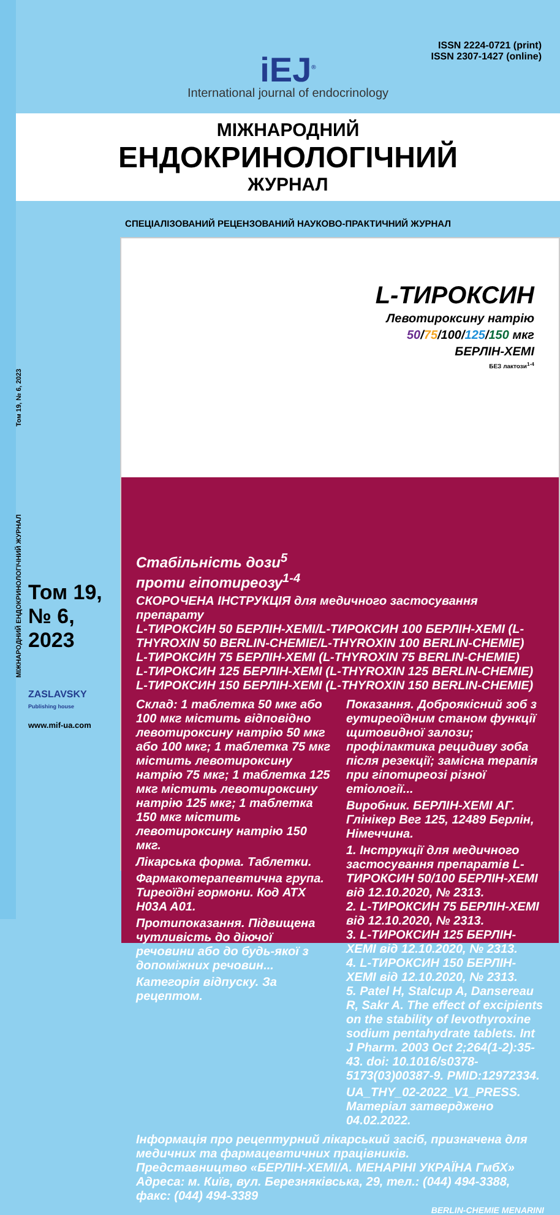МІЖНАРОДНИЙ ЕНДОКРИНОЛОГІЧНИЙ ЖУРНАЛ Том 19, № 6, 2023
ISSN 2224-0721 (print)
ISSN 2307-1427 (online)
iEJ<sup>®</sup>
International journal of endocrinology
МІЖНАРОДНИЙ
ЕНДОКРИНОЛОГІЧНИЙ
ЖУРНАЛ
СПЕЦІАЛІЗОВАНИЙ РЕЦЕНЗОВАНИЙ НАУКОВО-ПРАКТИЧНИЙ ЖУРНАЛ
Том 19,
№ 6,
2023
ZASLAVSKY
Publishing house
www.mif-ua.com
L-ТИРОКСИН
Левотироксину натрію
50/75/100/125/150 мкг
БЕРЛІН-ХЕМІ
БЕЗ лактози<sup>1-4</sup>
Стабільність дози<sup>5</sup>
проти гіпотиреозу<sup>1-4</sup>
СКОРОЧЕНА ІНСТРУКЦІЯ для медичного застосування препарату
L-ТИРОКСИН 50 БЕРЛІН-ХЕМІ/L-ТИРОКСИН 100 БЕРЛІН-ХЕМІ (L-THYROXIN 50 BERLIN-CHEMIE/L-THYROXIN 100 BERLIN-CHEMIE)
L-ТИРОКСИН 75 БЕРЛІН-ХЕМІ (L-THYROXIN 75 BERLIN-CHEMIE)
L-ТИРОКСИН 125 БЕРЛІН-ХЕМІ (L-THYROXIN 125 BERLIN-CHEMIE)
L-ТИРОКСИН 150 БЕРЛІН-ХЕМІ (L-THYROXIN 150 BERLIN-CHEMIE)
Склад: 1 таблетка 50 мкг або 100 мкг містить відповідно левотироксину натрію 50 мкг або 100 мкг; 1 таблетка 75 мкг містить левотироксину натрію 75 мкг; 1 таблетка 125 мкг містить левотироксину натрію 125 мкг; 1 таблетка 150 мкг містить левотироксину натрію 150 мкг.
Лікарська форма. Таблетки.
Фармакотерапевтична група. Тиреоїдні гормони. Код АТХ H03A A01.
Протипоказання. Підвищена чутливість до діючої речовини або до будь-якої з допоміжних речовин...
Категорія відпуску. За рецептом.
Показання. Доброякісний зоб з еутиреоїдним станом функції щитовидної залози; профілактика рецидиву зоба після резекції; замісна терапія при гіпотиреозі різної етіології...
Виробник. БЕРЛІН-ХЕМІ АГ. Глінікер Вег 125, 12489 Берлін, Німеччина.
1. Інструкції для медичного застосування препаратів L-ТИРОКСИН 50/100 БЕРЛІН-ХЕМІ від 12.10.2020, № 2313.
2. L-ТИРОКСИН 75 БЕРЛІН-ХЕМІ від 12.10.2020, № 2313.
3. L-ТИРОКСИН 125 БЕРЛІН-ХЕМІ від 12.10.2020, № 2313.
4. L-ТИРОКСИН 150 БЕРЛІН-ХЕМІ від 12.10.2020, № 2313.
5. Patel H, Stalcup A, Dansereau R, Sakr A. The effect of excipients on the stability of levothyroxine sodium pentahydrate tablets. Int J Pharm. 2003 Oct 2;264(1-2):35-43. doi: 10.1016/s0378-5173(03)00387-9. PMID:12972334.
UA_THY_02-2022_V1_PRESS. Матеріал затверджено 04.02.2022.
Інформація про рецептурний лікарський засіб, призначена для медичних та фармацевтичних працівників.
Представництво «БЕРЛІН-ХЕМІ/А. МЕНАРІНІ УКРАЇНА ГмбХ»
Адреса: м. Київ, вул. Березняківська, 29, тел.: (044) 494-3388, факс: (044) 494-3389
BERLIN-CHEMIE MENARINI